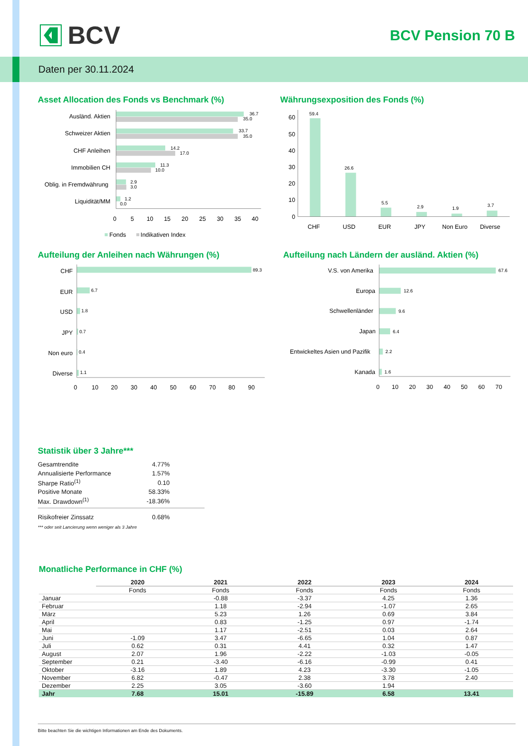BCV
BCV Pension 70 B
Daten per 30.11.2024
Asset Allocation des Fonds vs Benchmark (%)
Ausländ. Aktien
Schweizer Aktien
CHF Anleihen
Immobilien CH
Oblig. in Fremdwährung
Liquidität/MM
36.7
35.0
33.7
35.0
14.2
17.0
11.3
10.0
2.9
3.0
1.2
0.0
0
5
10
15
20
25
30
35
40
Fonds
Indikativen Index
Währungsexposition des Fonds (%)
0
10
20
30
40
50
60
59.4
26.6
5.5
2.9
1.9
3.7
CHF
USD
EUR
JPY
Non Euro
Diverse
Aufteilung der Anleihen nach Währungen (%)
CHF
EUR
USD
JPY
Non euro
Diverse
89.3
6.7
1.8
0.7
0.4
1.1
0
10
20
30
40
50
60
70
80
90
Aufteilung nach Ländern der ausländ. Aktien (%)
V.S. von Amerika
Europa
Schwellenländer
Japan
Entwickeltes Asien und Pazifik
Kanada
67.6
12.6
9.6
6.4
2.2
1.6
0
10
20
30
40
50
60
70
Statistik über 3 Jahre***
| Gesamtrendite | 4.77% |
| Annualisierte Performance | 1.57% |
| Sharpe Ratio<sup>(1)</sup> | 0.10 |
| Positive Monate | 58.33% |
| Max. Drawdown<sup>(1)</sup> | -18.36% |
| Risikofreier Zinssatz | 0.68% |
*** oder seit Lancierung wenn weniger als 3 Jahre
Monatliche Performance in CHF (%)
| | 2020 | 2021 | 2022 | 2023 | 2024 |
| --- | --- | --- | --- | --- | --- |
| | Fonds | Fonds | Fonds | Fonds | Fonds |
| Januar | | -0.88 | -3.37 | 4.25 | 1.36 |
| Februar | | 1.18 | -2.94 | -1.07 | 2.65 |
| März | | 5.23 | 1.26 | 0.69 | 3.84 |
| April | | 0.83 | -1.25 | 0.97 | -1.74 |
| Mai | | 1.17 | -2.51 | 0.03 | 2.64 |
| Juni | -1.09 | 3.47 | -6.65 | 1.04 | 0.87 |
| Juli | 0.62 | 0.31 | 4.41 | 0.32 | 1.47 |
| August | 2.07 | 1.96 | -2.22 | -1.03 | -0.05 |
| September | 0.21 | -3.40 | -6.16 | -0.99 | 0.41 |
| Oktober | -3.16 | 1.89 | 4.23 | -3.30 | -1.05 |
| November | 6.82 | -0.47 | 2.38 | 3.78 | 2.40 |
| Dezember | 2.25 | 3.05 | -3.60 | 1.94 | |
| Jahr | 7.68 | 15.01 | -15.89 | 6.58 | 13.41 |
Bitte beachten Sie die wichtigen Informationen am Ende des Dokuments.